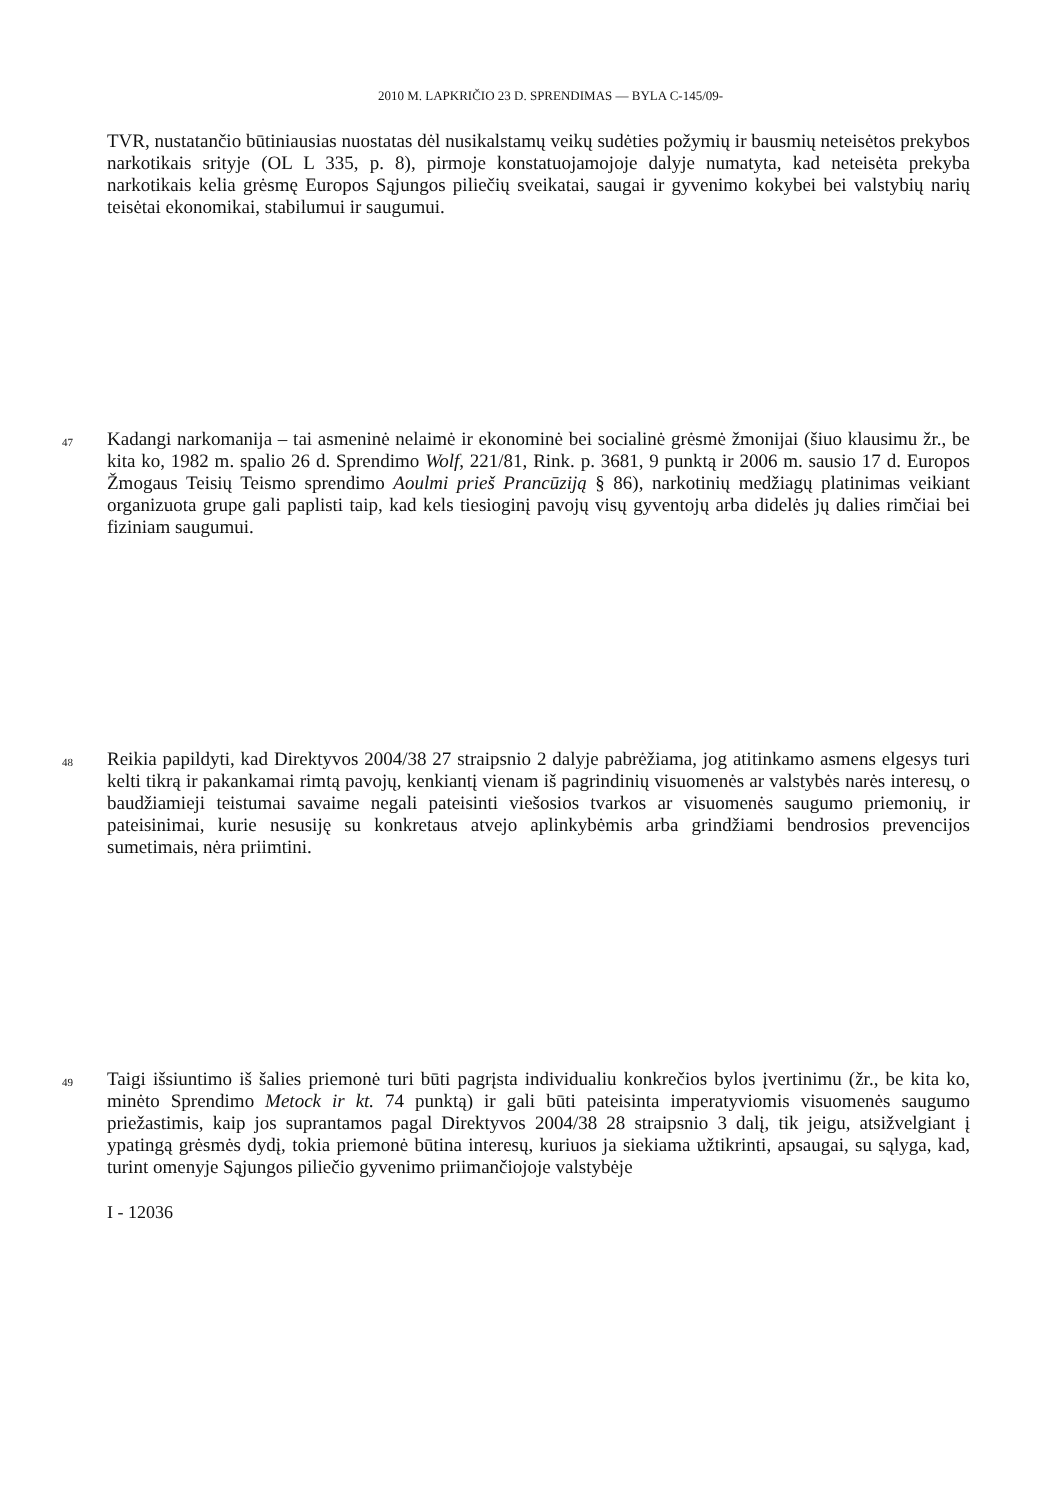2010 M. LAPKRIČIO 23 D. SPRENDIMAS — BYLA C-145/09-
TVR, nustatančio būtiniausias nuostatas dėl nusikalstamų veikų sudėties požymių ir bausmių neteisėtos prekybos narkotikais srityje (OL L 335, p. 8), pirmoje konstatuojamojoje dalyje numatyta, kad neteisėta prekyba narkotikais kelia grėsmę Europos Sąjungos piliečių sveikatai, saugai ir gyvenimo kokybei bei valstybių narių teisėtai ekonomikai, stabilumui ir saugumui.
47
Kadangi narkomanija – tai asmeninė nelaimė ir ekonominė bei socialinė grėsmė žmonijai (šiuo klausimu žr., be kita ko, 1982 m. spalio 26 d. Sprendimo Wolf, 221/81, Rink. p. 3681, 9 punktą ir 2006 m. sausio 17 d. Europos Žmogaus Teisių Teismo sprendimo Aoulmi prieš Prancūziją § 86), narkotinių medžiagų platinimas veikiant organizuota grupe gali paplisti taip, kad kels tiesioginį pavojų visų gyventojų arba didelės jų dalies rimčiai bei fiziniam saugumui.
48
Reikia papildyti, kad Direktyvos 2004/38 27 straipsnio 2 dalyje pabrėžiama, jog atitinkamo asmens elgesys turi kelti tikrą ir pakankamai rimtą pavojų, kenkiantį vienam iš pagrindinių visuomenės ar valstybės narės interesų, o baudžiamieji teistumai savaime negali pateisinti viešosios tvarkos ar visuomenės saugumo priemonių, ir pateisinimai, kurie nesusiję su konkretaus atvejo aplinkybėmis arba grindžiami bendrosios prevencijos sumetimais, nėra priimtini.
49
Taigi išsiuntimo iš šalies priemonė turi būti pagrįsta individualiu konkrečios bylos įvertinimu (žr., be kita ko, minėto Sprendimo Metock ir kt. 74 punktą) ir gali būti pateisinta imperatyviomis visuomenės saugumo priežastimis, kaip jos suprantamos pagal Direktyvos 2004/38 28 straipsnio 3 dalį, tik jeigu, atsižvelgiant į ypatingą grėsmės dydį, tokia priemonė būtina interesų, kuriuos ja siekiama užtikrinti, apsaugai, su sąlyga, kad, turint omenyje Sąjungos piliečio gyvenimo priimančiojoje valstybėje
I - 12036